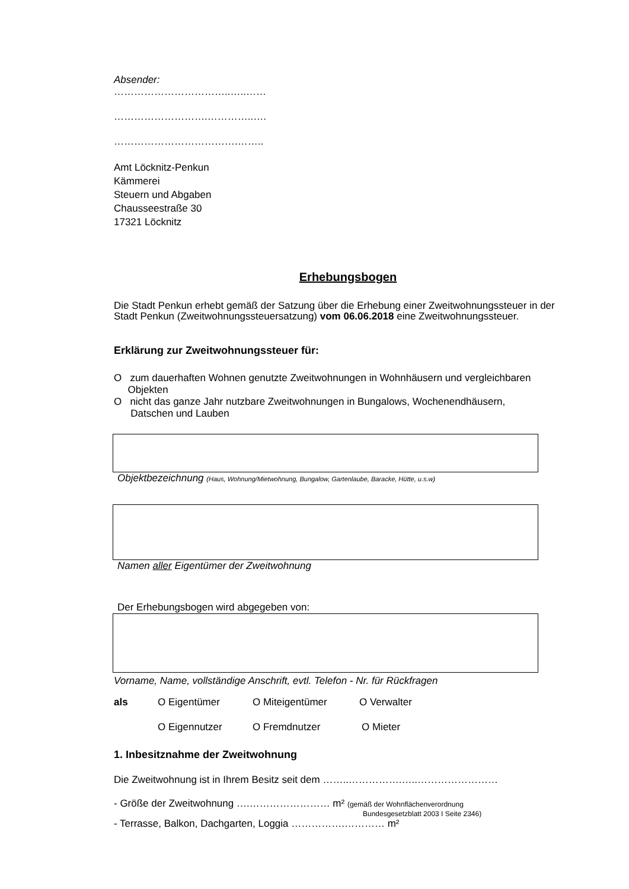Absender:
……………………………..…..……
……………………….…………..….
……………………………….……..
Amt Löcknitz-Penkun
Kämmerei
Steuern und Abgaben
Chausseestraße 30
17321 Löcknitz
Erhebungsbogen
Die Stadt Penkun erhebt gemäß der Satzung über die Erhebung einer Zweitwohnungssteuer in der Stadt Penkun (Zweitwohnungssteuersatzung) vom 06.06.2018 eine Zweitwohnungssteuer.
Erklärung zur Zweitwohnungssteuer für:
O zum dauerhaften Wohnen genutzte Zweitwohnungen in Wohnhäusern und vergleichbaren
Objekten
O nicht das ganze Jahr nutzbare Zweitwohnungen in Bungalows, Wochenendhäusern,
Datschen und Lauben
Objektbezeichnung (Haus, Wohnung/Mietwohnung, Bungalow, Gartenlaube, Baracke, Hütte, u.s.w)
Namen aller Eigentümer der Zweitwohnung
Der Erhebungsbogen wird abgegeben von:
Vorname, Name, vollständige Anschrift, evtl. Telefon - Nr. für Rückfragen
als O Eigentümer O Miteigentümer O Verwalter
O Eigennutzer O Fremdnutzer O Mieter
1. Inbesitznahme der Zweitwohnung
Die Zweitwohnung ist in Ihrem Besitz seit dem ……..…………….…..……………………
- Größe der Zweitwohnung ….…………………… m² (gemäß der Wohnflächenverordnung
Bundesgesetzblatt 2003 I Seite 2346)
- Terrasse, Balkon, Dachgarten, Loggia …………….………… m²